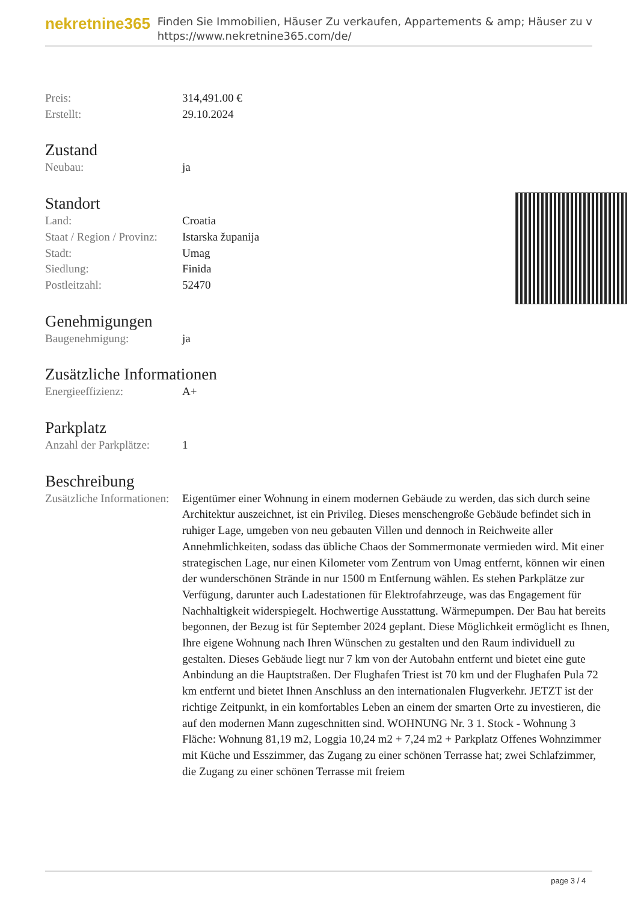nekretnine365
Finden Sie Immobilien, Häuser Zu verkaufen, Appartements & amp; Häuser zu v
https://www.nekretnine365.com/de/
| Preis: | 314,491.00 € |
| Erstellt: | 29.10.2024 |
Zustand
| Neubau: | ja |
Standort
| Land: | Croatia |
| Staat / Region / Provinz: | Istarska županija |
| Stadt: | Umag |
| Siedlung: | Finida |
| Postleitzahl: | 52470 |
Genehmigungen
| Baugenehmigung: | ja |
Zusätzliche Informationen
| Energieeffizienz: | A+ |
Parkplatz
| Anzahl der Parkplätze: | 1 |
Beschreibung
| Zusätzliche Informationen: | Eigentümer einer Wohnung in einem modernen Gebäude zu werden, das sich durch seine Architektur auszeichnet, ist ein Privileg. Dieses menschengroße Gebäude befindet sich in ruhiger Lage, umgeben von neu gebauten Villen und dennoch in Reichweite aller Annehmlichkeiten, sodass das übliche Chaos der Sommermonate vermieden wird. Mit einer strategischen Lage, nur einen Kilometer vom Zentrum von Umag entfernt, können wir einen der wunderschönen Strände in nur 1500 m Entfernung wählen. Es stehen Parkplätze zur Verfügung, darunter auch Ladestationen für Elektrofahrzeuge, was das Engagement für Nachhaltigkeit widerspiegelt. Hochwertige Ausstattung. Wärmepumpen. Der Bau hat bereits begonnen, der Bezug ist für September 2024 geplant. Diese Möglichkeit ermöglicht es Ihnen, Ihre eigene Wohnung nach Ihren Wünschen zu gestalten und den Raum individuell zu gestalten. Dieses Gebäude liegt nur 7 km von der Autobahn entfernt und bietet eine gute Anbindung an die Hauptstraßen. Der Flughafen Triest ist 70 km und der Flughafen Pula 72 km entfernt und bietet Ihnen Anschluss an den internationalen Flugverkehr. JETZT ist der richtige Zeitpunkt, in ein komfortables Leben an einem der smarten Orte zu investieren, die auf den modernen Mann zugeschnitten sind. WOHNUNG Nr. 3 1. Stock - Wohnung 3 Fläche: Wohnung 81,19 m2, Loggia 10,24 m2 + 7,24 m2 + Parkplatz Offenes Wohnzimmer mit Küche und Esszimmer, das Zugang zu einer schönen Terrasse hat; zwei Schlafzimmer, die Zugang zu einer schönen Terrasse mit freiem |
page 3 / 4